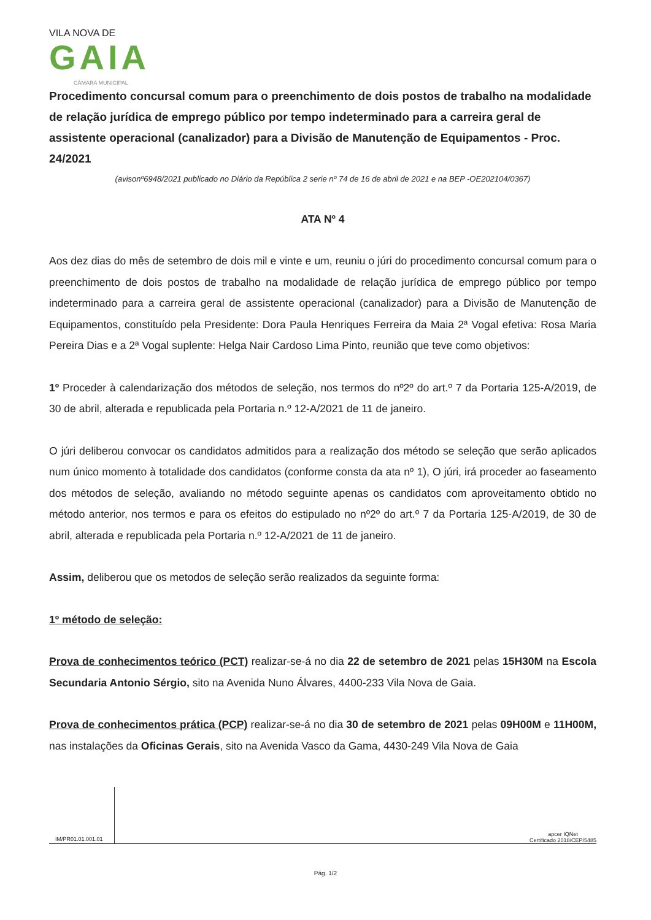VILA NOVA DE
GAIA
CÂMARA MUNICIPAL
Procedimento concursal comum para o preenchimento de dois postos de trabalho na modalidade de relação jurídica de emprego público por tempo indeterminado para a carreira geral de assistente operacional (canalizador) para a Divisão de Manutenção de Equipamentos - Proc. 24/2021
(avisonº6948/2021 publicado no Diário da República 2 serie nº 74 de 16 de abril de 2021 e na BEP -OE202104/0367)
ATA Nº 4
Aos dez dias do mês de setembro de dois mil e vinte e um, reuniu o júri do procedimento concursal comum para o preenchimento de dois postos de trabalho na modalidade de relação jurídica de emprego público por tempo indeterminado para a carreira geral de assistente operacional (canalizador) para a Divisão de Manutenção de Equipamentos, constituído pela Presidente: Dora Paula Henriques Ferreira da Maia 2ª Vogal efetiva: Rosa Maria Pereira Dias e a 2ª Vogal suplente: Helga Nair Cardoso Lima Pinto, reunião que teve como objetivos:
1º Proceder à calendarização dos métodos de seleção, nos termos do nº2º do art.º 7 da Portaria 125-A/2019, de 30 de abril, alterada e republicada pela Portaria n.º 12-A/2021 de 11 de janeiro.
O júri deliberou convocar os candidatos admitidos para a realização dos método se seleção que serão aplicados num único momento à totalidade dos candidatos (conforme consta da ata nº 1), O júri, irá proceder ao faseamento dos métodos de seleção, avaliando no método seguinte apenas os candidatos com aproveitamento obtido no método anterior, nos termos e para os efeitos do estipulado no nº2º do art.º 7 da Portaria 125-A/2019, de 30 de abril, alterada e republicada pela Portaria n.º 12-A/2021 de 11 de janeiro.
Assim, deliberou que os metodos de seleção serão realizados da seguinte forma:
1º método de seleção:
Prova de conhecimentos teórico (PCT) realizar-se-á no dia 22 de setembro de 2021 pelas 15H30M na Escola Secundaria Antonio Sérgio, sito na Avenida Nuno Álvares, 4400-233 Vila Nova de Gaia.
Prova de conhecimentos prática (PCP) realizar-se-á no dia 30 de setembro de 2021 pelas 09H00M e 11H00M, nas instalações da Oficinas Gerais, sito na Avenida Vasco da Gama, 4430-249 Vila Nova de Gaia
IM/PR01.01.001.01 apcer IQNet
Certificado 2018/CEP/5485
Pág. 1/2